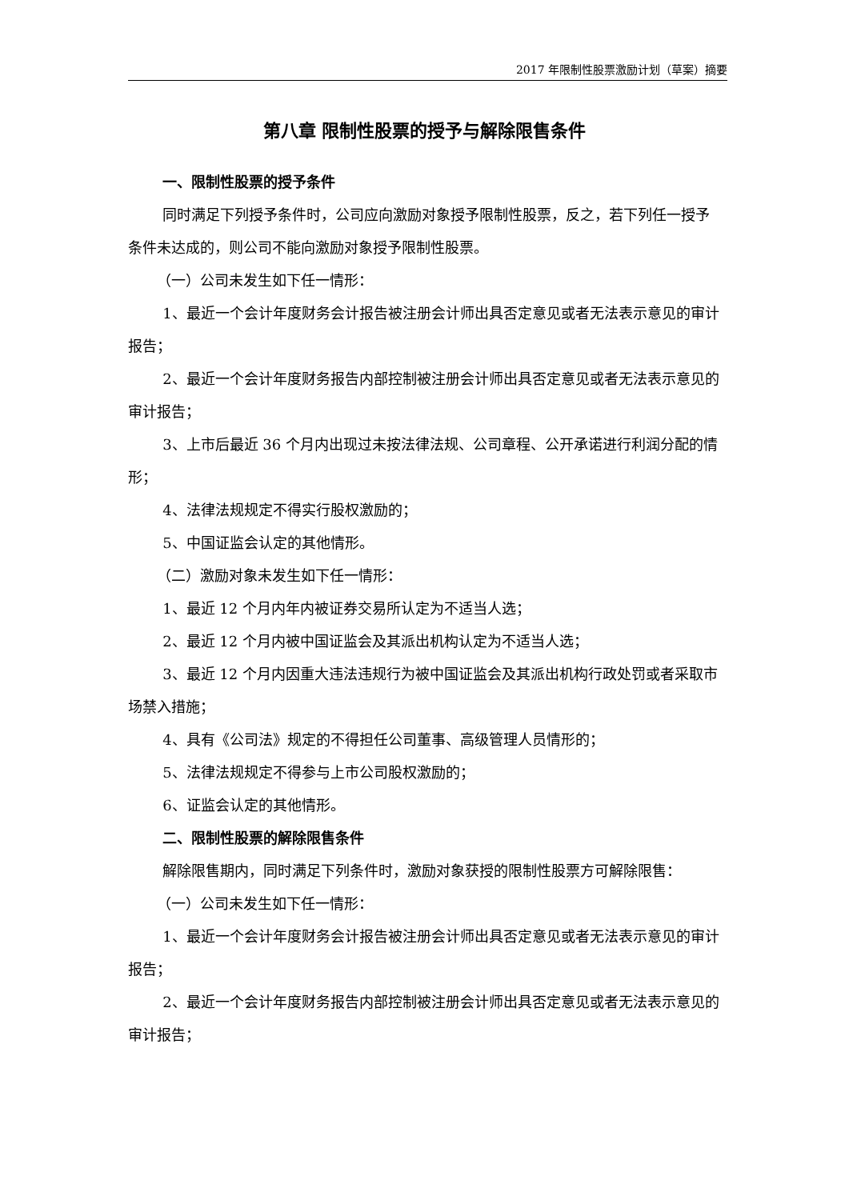2017 年限制性股票激励计划（草案）摘要
第八章 限制性股票的授予与解除限售条件
一、限制性股票的授予条件
同时满足下列授予条件时，公司应向激励对象授予限制性股票，反之，若下列任一授予条件未达成的，则公司不能向激励对象授予限制性股票。
（一）公司未发生如下任一情形：
1、最近一个会计年度财务会计报告被注册会计师出具否定意见或者无法表示意见的审计报告；
2、最近一个会计年度财务报告内部控制被注册会计师出具否定意见或者无法表示意见的审计报告；
3、上市后最近 36 个月内出现过未按法律法规、公司章程、公开承诺进行利润分配的情形；
4、法律法规规定不得实行股权激励的；
5、中国证监会认定的其他情形。
（二）激励对象未发生如下任一情形：
1、最近 12 个月内年内被证券交易所认定为不适当人选；
2、最近 12 个月内被中国证监会及其派出机构认定为不适当人选；
3、最近 12 个月内因重大违法违规行为被中国证监会及其派出机构行政处罚或者采取市场禁入措施；
4、具有《公司法》规定的不得担任公司董事、高级管理人员情形的；
5、法律法规规定不得参与上市公司股权激励的；
6、证监会认定的其他情形。
二、限制性股票的解除限售条件
解除限售期内，同时满足下列条件时，激励对象获授的限制性股票方可解除限售：
（一）公司未发生如下任一情形：
1、最近一个会计年度财务会计报告被注册会计师出具否定意见或者无法表示意见的审计报告；
2、最近一个会计年度财务报告内部控制被注册会计师出具否定意见或者无法表示意见的审计报告；